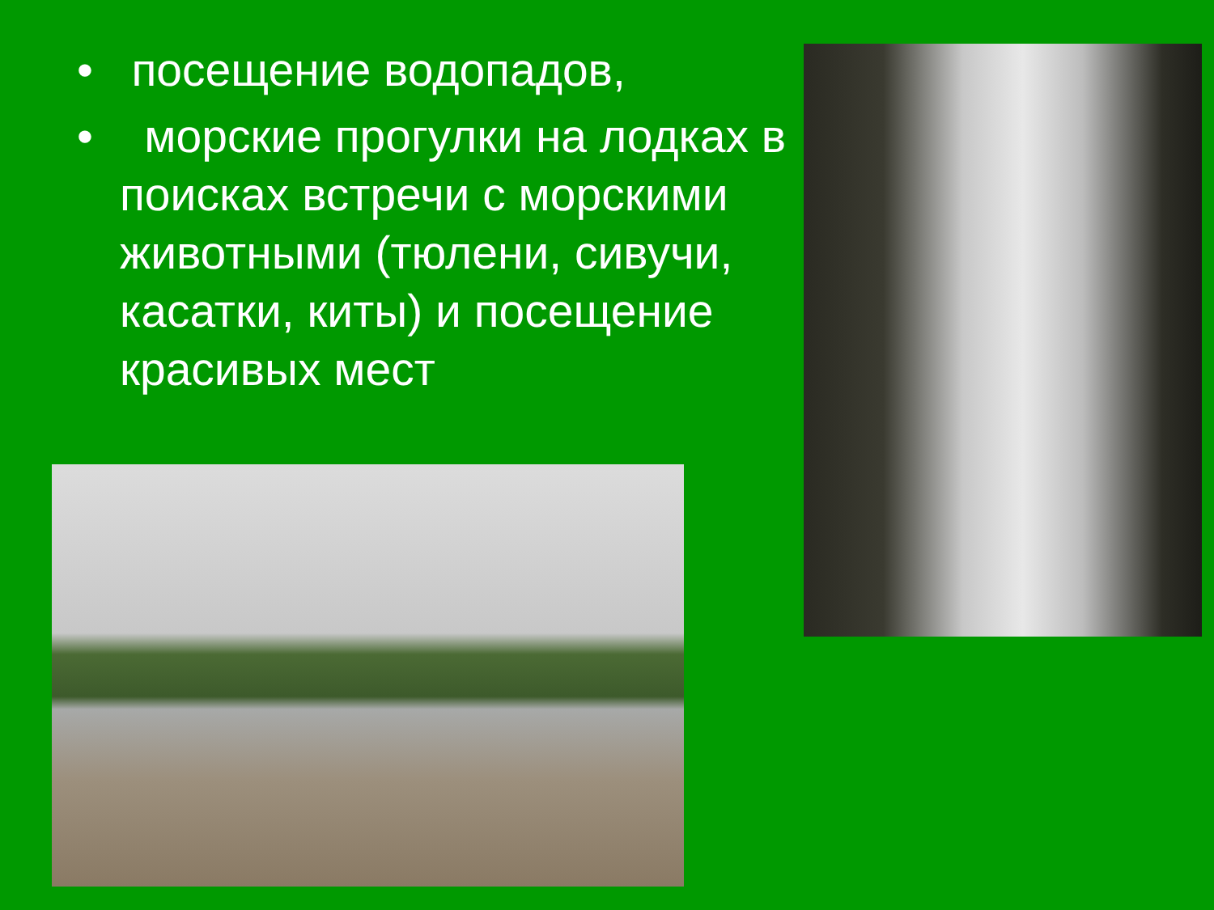• посещение водопадов,
• морские прогулки на лодках в поисках встречи с морскими животными (тюлени, сивучи, касатки, киты) и посещение красивых мест